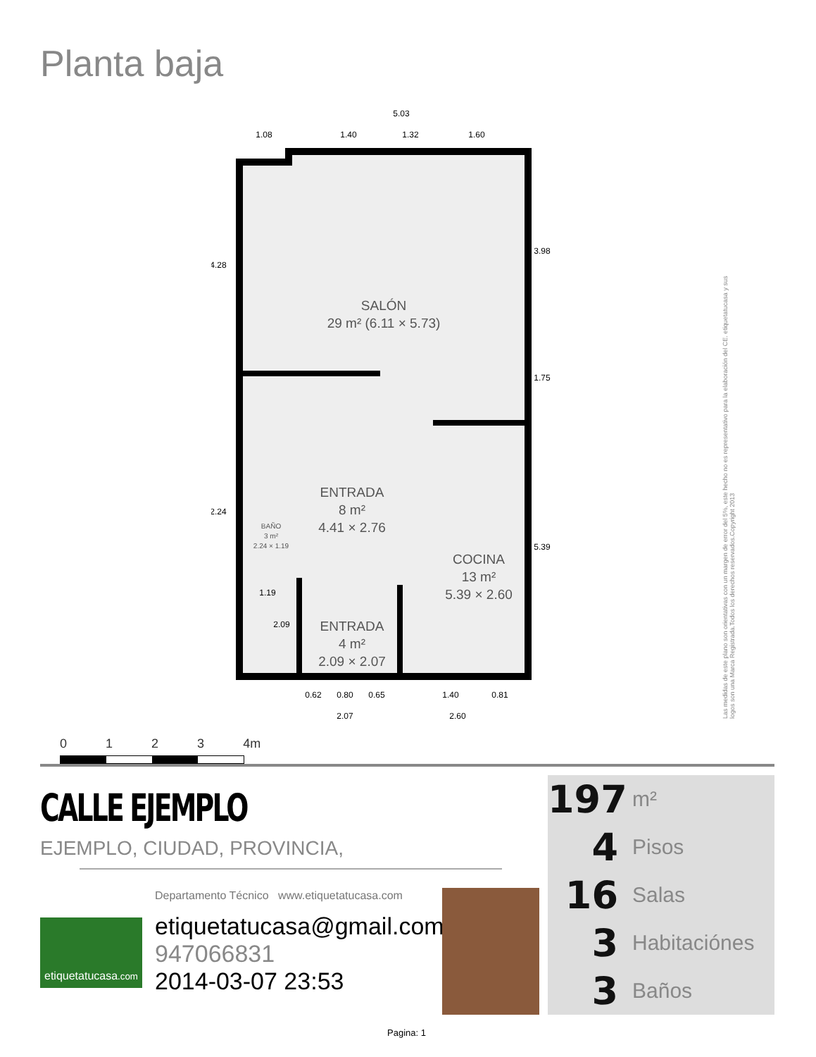Planta baja
SALÓN
29 m² (6.11 × 5.73)
ENTRADA
8 m²
4.41 × 2.76
BAÑO
3 m²
2.24 × 1.19
COCINA
13 m²
5.39 × 2.60
ENTRADA
4 m²
2.09 × 2.07
5.03
1.08
1.40
1.32
1.60
4.28
3.98
1.75
2.24
5.39
1.19
2.09
0.62
0.80
0.65
1.40
0.81
2.07
2.60
Las medidas de este plano son orientativas con un margen de error del 5%, este hecho no es representativo para la elaboración del CE. etiquetatucasa y sus logos son una Marca Registrada.Todos los derechos reservados.Copyright 2013
0 1 2 3 4m
CALLE EJEMPLO
EJEMPLO, CIUDAD, PROVINCIA,
Departamento Técnico www.etiquetatucasa.com
etiquetatucasa.com
etiquetatucasa@gmail.com
947066831
2014-03-07 23:53
197 m²
4 Pisos
16 Salas
3 Habitaciónes
3 Baños
Pagina: 1